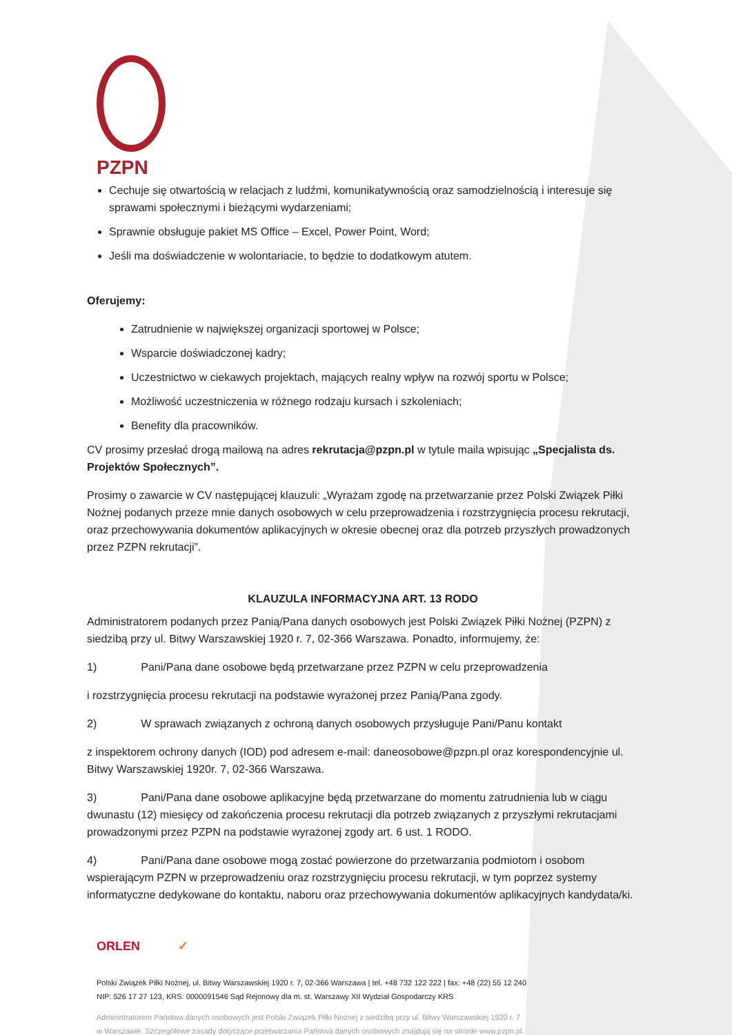PZPN
Cechuje się otwartością w relacjach z ludźmi, komunikatywnością oraz samodzielnością i interesuje się sprawami społecznymi i bieżącymi wydarzeniami;
Sprawnie obsługuje pakiet MS Office – Excel, Power Point, Word;
Jeśli ma doświadczenie w wolontariacie, to będzie to dodatkowym atutem.
Oferujemy:
Zatrudnienie w największej organizacji sportowej w Polsce;
Wsparcie doświadczonej kadry;
Uczestnictwo w ciekawych projektach, mających realny wpływ na rozwój sportu w Polsce;
Możliwość uczestniczenia w różnego rodzaju kursach i szkoleniach;
Benefity dla pracowników.
CV prosimy przesłać drogą mailową na adres rekrutacja@pzpn.pl w tytule maila wpisując „Specjalista ds. Projektów Społecznych”.
Prosimy o zawarcie w CV następującej klauzuli: „Wyrażam zgodę na przetwarzanie przez Polski Związek Piłki Nożnej podanych przeze mnie danych osobowych w celu przeprowadzenia i rozstrzygnięcia procesu rekrutacji, oraz przechowywania dokumentów aplikacyjnych w okresie obecnej oraz dla potrzeb przyszłych prowadzonych przez PZPN rekrutacji”.
KLAUZULA INFORMACYJNA ART. 13 RODO
Administratorem podanych przez Panią/Pana danych osobowych jest Polski Związek Piłki Nożnej (PZPN) z siedzibą przy ul. Bitwy Warszawskiej 1920 r. 7, 02-366 Warszawa. Ponadto, informujemy, że:
1) Pani/Pana dane osobowe będą przetwarzane przez PZPN w celu przeprowadzenia
i rozstrzygnięcia procesu rekrutacji na podstawie wyrażonej przez Panią/Pana zgody.
2) W sprawach związanych z ochroną danych osobowych przysługuje Pani/Panu kontakt
z inspektorem ochrony danych (IOD) pod adresem e-mail: daneosobowe@pzpn.pl oraz korespondencyjnie ul. Bitwy Warszawskiej 1920r. 7, 02-366 Warszawa.
3) Pani/Pana dane osobowe aplikacyjne będą przetwarzane do momentu zatrudnienia lub w ciągu dwunastu (12) miesięcy od zakończenia procesu rekrutacji dla potrzeb związanych z przyszłymi rekrutacjami prowadzonymi przez PZPN na podstawie wyrażonej zgody art. 6 ust. 1 RODO.
4) Pani/Pana dane osobowe mogą zostać powierzone do przetwarzania podmiotom i osobom wspierającym PZPN w przeprowadzeniu oraz rozstrzygnięciu procesu rekrutacji, w tym poprzez systemy informatyczne dedykowane do kontaktu, naboru oraz przechowywania dokumentów aplikacyjnych kandydata/ki.
ORLEN ✓
Polski Związek Piłki Nożnej, ul. Bitwy Warszawskiej 1920 r. 7, 02-366 Warszawa | tel. +48 732 122 222 | fax: +48 (22) 55 12 240
NIP: 526 17 27 123, KRS: 0000091546 Sąd Rejonowy dla m. st. Warszawy XII Wydział Gospodarczy KRS
Administratorem Państwa danych osobowych jest Polski Związek Piłki Nożnej z siedzibą przy ul. Bitwy Warszawskiej 1920 r. 7
w Warszawie. Szczegółowe zasady dotyczące przetwarzania Państwa danych osobowych znajdują się na stronie www.pzpn.pl.